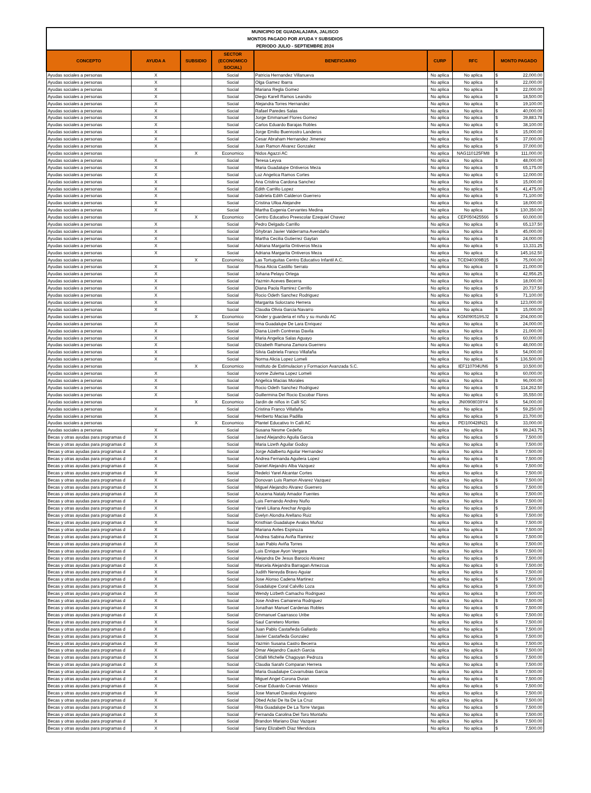| MUNICIPIO DE GUADALAJARA, JALISCO | | | | | | | | |
| MONTOS PAGADO POR AYUDA Y SUBSIDIOS | | | | | | | | |
| PERIODO JULIO - SEPTIEMBRE 2024 | | | | | | | | |
| CONCEPTO | AYUDA A | SUBSIDIO | SECTOR (ECONOMICO SOCIAL) | BENEFICIARIO | CURP | RFC | MONTO PAGADO | |
| Ayudas sociales a personas | X | | Social | Patricia Hernandez Villanueva | No aplica | No aplica | $ | 22,000.00 |
| Ayudas sociales a personas | X | | Social | Olga Gamez Ibarra | No aplica | No aplica | $ | 22,000.00 |
| Ayudas sociales a personas | X | | Social | Mariana Regla Gomez | No aplica | No aplica | $ | 22,000.00 |
| Ayudas sociales a personas | X | | Social | Diego Karell Ramos Leandro | No aplica | No aplica | $ | 18,500.00 |
| Ayudas sociales a personas | X | | Social | Alejandra Torres Hernandez | No aplica | No aplica | $ | 19,100.00 |
| Ayudas sociales a personas | X | | Social | Rafael Paredes Salas | No aplica | No aplica | $ | 40,000.00 |
| Ayudas sociales a personas | X | | Social | Jorge Emmanuel Flores Gomez | No aplica | No aplica | $ | 39,883.78 |
| Ayudas sociales a personas | X | | Social | Carlos Eduardo Barajas Robles | No aplica | No aplica | $ | 38,100.00 |
| Ayudas sociales a personas | X | | Social | Jorge Emilio Buenrostro Landeros | No aplica | No aplica | $ | 15,000.00 |
| Ayudas sociales a personas | X | | Social | Cesar Abraham Hernandez Jimenez | No aplica | No aplica | $ | 37,000.00 |
| Ayudas sociales a personas | X | | Social | Juan Ramon Alvarez Gonzalez | No aplica | No aplica | $ | 37,000.00 |
| Ayudas sociales a personas | | X | Economico | Nidos Agazzi AC | No aplica | NAG110125FM8 | $ | 111,000.00 |
| Ayudas sociales a personas | X | | Social | Teresa Leyva | No aplica | No aplica | $ | 48,000.00 |
| Ayudas sociales a personas | X | | Social | Maria Guadalupe Ontiveros Meza | No aplica | No aplica | $ | 65,175.00 |
| Ayudas sociales a personas | X | | Social | Luz Angelica Ramos Cortes | No aplica | No aplica | $ | 12,000.00 |
| Ayudas sociales a personas | X | | Social | Ana Cristina Cardona Sanchez | No aplica | No aplica | $ | 15,000.00 |
| Ayudas sociales a personas | X | | Social | Edith Carrillo Lopez | No aplica | No aplica | $ | 41,475.00 |
| Ayudas sociales a personas | X | | Social | Gabriela Edith Calderon Guerrero | No aplica | No aplica | $ | 71,100.00 |
| Ayudas sociales a personas | X | | Social | Cristina Ulloa Alejandre | No aplica | No aplica | $ | 18,000.00 |
| Ayudas sociales a personas | X | | Social | Martha Eugenia Cervantes Medina | No aplica | No aplica | $ | 130,350.00 |
| Ayudas sociales a personas | | X | Economico | Centro Educativo Preescolar Ezequiel Chavez | No aplica | CEP050425566 | $ | 60,000.00 |
| Ayudas sociales a personas | X | | Social | Pedro Delgado Carrillo | No aplica | No aplica | $ | 65,137.50 |
| Ayudas sociales a personas | X | | Social | Ghybran Javier Valderrama Avendaño | No aplica | No aplica | $ | 45,000.00 |
| Ayudas sociales a personas | X | | Social | Martha Cecilia Gutierrez Gaytan | No aplica | No aplica | $ | 24,000.00 |
| Ayudas sociales a personas | X | | Social | Adriana Margarita Ontiveros Meza | No aplica | No aplica | $ | 13,331.25 |
| Ayudas sociales a personas | X | | Social | Adriana Margarita Ontiveros Meza | No aplica | No aplica | $ | 145,162.50 |
| Ayudas sociales a personas | | X | Economico | Las Tortuguitas Centro Educativo Infantil A.C. | No aplica | TCE940309B15 | $ | 75,000.00 |
| Ayudas sociales a personas | X | | Social | Rosa Alicia Castillo Serrato | No aplica | No aplica | $ | 21,000.00 |
| Ayudas sociales a personas | X | | Social | Johana Pelayo Ortega | No aplica | No aplica | $ | 42,956.25 |
| Ayudas sociales a personas | X | | Social | Yazmin Aceves Becerra | No aplica | No aplica | $ | 18,000.00 |
| Ayudas sociales a personas | X | | Social | Diana Paola Ramirez Cerrillo | No aplica | No aplica | $ | 20,737.50 |
| Ayudas sociales a personas | X | | Social | Rocio Odeth Sanchez Rodriguez | No aplica | No aplica | $ | 71,100.00 |
| Ayudas sociales a personas | X | | Social | Margarita Solorzano Herrera | No aplica | No aplica | $ | 123,000.00 |
| Ayudas sociales a personas | X | | Social | Claudia Olivia Garcia Navarro | No aplica | No aplica | $ | 15,000.00 |
| Ayudas sociales a personas | | X | Economico | Kinder y guarderia el niño y su mundo AC | No aplica | KGN090519SJ2 | $ | 204,000.00 |
| Ayudas sociales a personas | X | | Social | Irma Guadalupe De Lara Enriquez | No aplica | No aplica | $ | 24,000.00 |
| Ayudas sociales a personas | X | | Social | Diana Lizeth Contreras Davila | No aplica | No aplica | $ | 21,000.00 |
| Ayudas sociales a personas | X | | Social | Maria Angelica Salas Aguayo | No aplica | No aplica | $ | 60,000.00 |
| Ayudas sociales a personas | X | | Social | Elizabeth Ramona Zamora Guerrero | No aplica | No aplica | $ | 48,000.00 |
| Ayudas sociales a personas | X | | Social | Silvia Gabriela Franco Villafaña | No aplica | No aplica | $ | 54,000.00 |
| Ayudas sociales a personas | X | | Social | Norma Alicia Lopez Lomeli | No aplica | No aplica | $ | 136,500.00 |
| Ayudas sociales a personas | | X | Economico | Instituto de Estimulacion y Formacion Avanzada S.C. | No aplica | IEF110704UN6 | $ | 10,500.00 |
| Ayudas sociales a personas | X | | Social | Ivonne Zulema Lopez Lomeli | No aplica | No aplica | $ | 60,000.00 |
| Ayudas sociales a personas | X | | Social | Angelica Macias Morales | No aplica | No aplica | $ | 96,000.00 |
| Ayudas sociales a personas | X | | Social | Rocio Odeth Sanchez Rodriguez | No aplica | No aplica | $ | 114,262.50 |
| Ayudas sociales a personas | X | | Social | Guillermina Del Rocio Escobar Flores | No aplica | No aplica | $ | 35,550.00 |
| Ayudas sociales a personas | | X | Economico | Jardin de niños in Calli SC | No aplica | JNI0908039Y4 | $ | 54,000.00 |
| Ayudas sociales a personas | X | | Social | Cristina Franco Villafaña | No aplica | No aplica | $ | 59,250.00 |
| Ayudas sociales a personas | X | | Social | Heriberto Macias Padilla | No aplica | No aplica | $ | 23,700.00 |
| Ayudas sociales a personas | | X | Economico | Plantel Educativo In Calli AC | No aplica | PEI100428N21 | $ | 33,000.00 |
| Ayudas sociales a personas | X | | Social | Susana Nesme Cedeño | No aplica | No aplica | $ | 99,243.75 |
| Becas y otras ayudas para programas d | X | | Social | Jared Alejandro Aguila Garcia | No aplica | No aplica | $ | 7,500.00 |
| Becas y otras ayudas para programas d | X | | Social | Maria Lizeth Aguilar Godoy | No aplica | No aplica | $ | 7,500.00 |
| Becas y otras ayudas para programas d | X | | Social | Jorge Adalberto Aguilar Hernandez | No aplica | No aplica | $ | 7,500.00 |
| Becas y otras ayudas para programas d | X | | Social | Andrea Fernanda Aguilera Lopez | No aplica | No aplica | $ | 7,500.00 |
| Becas y otras ayudas para programas d | X | | Social | Daniel Alejandro Alba Vazquez | No aplica | No aplica | $ | 7,500.00 |
| Becas y otras ayudas para programas d | X | | Social | Redelci Yarel Alcantar Cortes | No aplica | No aplica | $ | 7,500.00 |
| Becas y otras ayudas para programas d | X | | Social | Donovan Luis Ramon Alvarez Vazquez | No aplica | No aplica | $ | 7,500.00 |
| Becas y otras ayudas para programas d | X | | Social | Miguel Alejandro Alvarez Guerrero | No aplica | No aplica | $ | 7,500.00 |
| Becas y otras ayudas para programas d | X | | Social | Azucena Nataly Amador Fuentes | No aplica | No aplica | $ | 7,500.00 |
| Becas y otras ayudas para programas d | X | | Social | Luis Fernando Andrey Nuño | No aplica | No aplica | $ | 7,500.00 |
| Becas y otras ayudas para programas d | X | | Social | Yareli Liliana Arechar Angulo | No aplica | No aplica | $ | 7,500.00 |
| Becas y otras ayudas para programas d | X | | Social | Evelyn Alondra Arellano Ruiz | No aplica | No aplica | $ | 7,500.00 |
| Becas y otras ayudas para programas d | X | | Social | Kristhian Guadalupe Avalos Muñoz | No aplica | No aplica | $ | 7,500.00 |
| Becas y otras ayudas para programas d | X | | Social | Mariana Aviles Espinoza | No aplica | No aplica | $ | 7,500.00 |
| Becas y otras ayudas para programas d | X | | Social | Andrea Sabina Aviña Ramirez | No aplica | No aplica | $ | 7,500.00 |
| Becas y otras ayudas para programas d | X | | Social | Juan Pablo Aviña Torres | No aplica | No aplica | $ | 7,500.00 |
| Becas y otras ayudas para programas d | X | | Social | Luis Enrique Ayon Vergara | No aplica | No aplica | $ | 7,500.00 |
| Becas y otras ayudas para programas d | X | | Social | Alejandra De Jesus Barocio Alvarez | No aplica | No aplica | $ | 7,500.00 |
| Becas y otras ayudas para programas d | X | | Social | Marcela Alejandra Barragan Amezcua | No aplica | No aplica | $ | 7,500.00 |
| Becas y otras ayudas para programas d | X | | Social | Judith Nereyda Bravo Aguiar | No aplica | No aplica | $ | 7,500.00 |
| Becas y otras ayudas para programas d | X | | Social | Jose Alonso Cadena Martinez | No aplica | No aplica | $ | 7,500.00 |
| Becas y otras ayudas para programas d | X | | Social | Guadalupe Coral Calvillo Loza | No aplica | No aplica | $ | 7,500.00 |
| Becas y otras ayudas para programas d | X | | Social | Wendy Lizbeth Camacho Rodriguez | No aplica | No aplica | $ | 7,500.00 |
| Becas y otras ayudas para programas d | X | | Social | Jose Andres Camarena Rodriguez | No aplica | No aplica | $ | 7,500.00 |
| Becas y otras ayudas para programas d | X | | Social | Jonathan Manuel Cardenas Robles | No aplica | No aplica | $ | 7,500.00 |
| Becas y otras ayudas para programas d | X | | Social | Emmanuel Caarrasco Uribe | No aplica | No aplica | $ | 7,500.00 |
| Becas y otras ayudas para programas d | X | | Social | Saul Carretero Montes | No aplica | No aplica | $ | 7,500.00 |
| Becas y otras ayudas para programas d | X | | Social | Juan Pablo Castañeda Gallardo | No aplica | No aplica | $ | 7,500.00 |
| Becas y otras ayudas para programas d | X | | Social | Javier Castañeda Gonzalez | No aplica | No aplica | $ | 7,500.00 |
| Becas y otras ayudas para programas d | X | | Social | Yazmin Susana Castro Becerra | No aplica | No aplica | $ | 7,500.00 |
| Becas y otras ayudas para programas d | X | | Social | Omar Alejandro Cauich Garcia | No aplica | No aplica | $ | 7,500.00 |
| Becas y otras ayudas para programas d | X | | Social | Citlalli Michelle Chagoyan Pedroza | No aplica | No aplica | $ | 7,500.00 |
| Becas y otras ayudas para programas d | X | | Social | Claudia Sarahi Comparan Herrera | No aplica | No aplica | $ | 7,500.00 |
| Becas y otras ayudas para programas d | X | | Social | Maria Guadalupe Covarrubias Garcia | No aplica | No aplica | $ | 7,500.00 |
| Becas y otras ayudas para programas d | X | | Social | Miguel Angel Corona Duran | No aplica | No aplica | $ | 7,500.00 |
| Becas y otras ayudas para programas d | X | | Social | Cesar Eduardo Cuevas Velasco | No aplica | No aplica | $ | 7,500.00 |
| Becas y otras ayudas para programas d | X | | Social | Jose Manuel Davalos Anguiano | No aplica | No aplica | $ | 7,500.00 |
| Becas y otras ayudas para programas d | X | | Social | Obed Aclai De Ita De La Cruz | No aplica | No aplica | $ | 7,500.00 |
| Becas y otras ayudas para programas d | X | | Social | Rita Guadalupe De La Torre Vargas | No aplica | No aplica | $ | 7,500.00 |
| Becas y otras ayudas para programas d | X | | Social | Fernanda Carolina Del Toro Montaño | No aplica | No aplica | $ | 7,500.00 |
| Becas y otras ayudas para programas d | X | | Social | Brandon Mariano Diaz Vazquez | No aplica | No aplica | $ | 7,500.00 |
| Becas y otras ayudas para programas d | X | | Social | Saray Elizabeth Diaz Mendoza | No aplica | No aplica | $ | 7,500.00 |